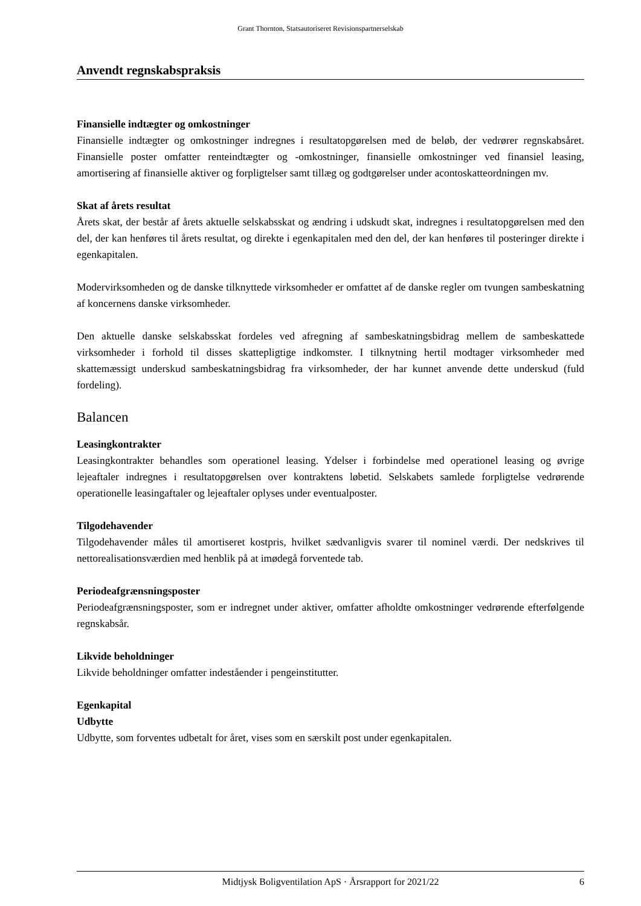Grant Thornton, Statsautoriseret Revisionspartnerselskab
Anvendt regnskabspraksis
Finansielle indtægter og omkostninger
Finansielle indtægter og omkostninger indregnes i resultatopgørelsen med de beløb, der vedrører regnskabsåret. Finansielle poster omfatter renteindtægter og -omkostninger, finansielle omkostninger ved finansiel leasing, amortisering af finansielle aktiver og forpligtelser samt tillæg og godtgørelser under acontoskatteordningen mv.
Skat af årets resultat
Årets skat, der består af årets aktuelle selskabsskat og ændring i udskudt skat, indregnes i resultatopgørelsen med den del, der kan henføres til årets resultat, og direkte i egenkapitalen med den del, der kan henføres til posteringer direkte i egenkapitalen.
Modervirksomheden og de danske tilknyttede virksomheder er omfattet af de danske regler om tvungen sambeskatning af koncernens danske virksomheder.
Den aktuelle danske selskabsskat fordeles ved afregning af sambeskatningsbidrag mellem de sambeskattede virksomheder i forhold til disses skattepligtige indkomster. I tilknytning hertil modtager virksomheder med skattemæssigt underskud sambeskatningsbidrag fra virksomheder, der har kunnet anvende dette underskud (fuld fordeling).
Balancen
Leasingkontrakter
Leasingkontrakter behandles som operationel leasing. Ydelser i forbindelse med operationel leasing og øvrige lejeaftaler indregnes i resultatopgørelsen over kontraktens løbetid. Selskabets samlede forpligtelse vedrørende operationelle leasingaftaler og lejeaftaler oplyses under eventualposter.
Tilgodehavender
Tilgodehavender måles til amortiseret kostpris, hvilket sædvanligvis svarer til nominel værdi. Der nedskrives til nettorealisationsværdien med henblik på at imødegå forventede tab.
Periodeafgrænsningsposter
Periodeafgrænsningsposter, som er indregnet under aktiver, omfatter afholdte omkostninger vedrørende efterfølgende regnskabsår.
Likvide beholdninger
Likvide beholdninger omfatter indeståender i pengeinstitutter.
Egenkapital
Udbytte
Udbytte, som forventes udbetalt for året, vises som en særskilt post under egenkapitalen.
Midtjysk Boligventilation ApS · Årsrapport for 2021/22 6